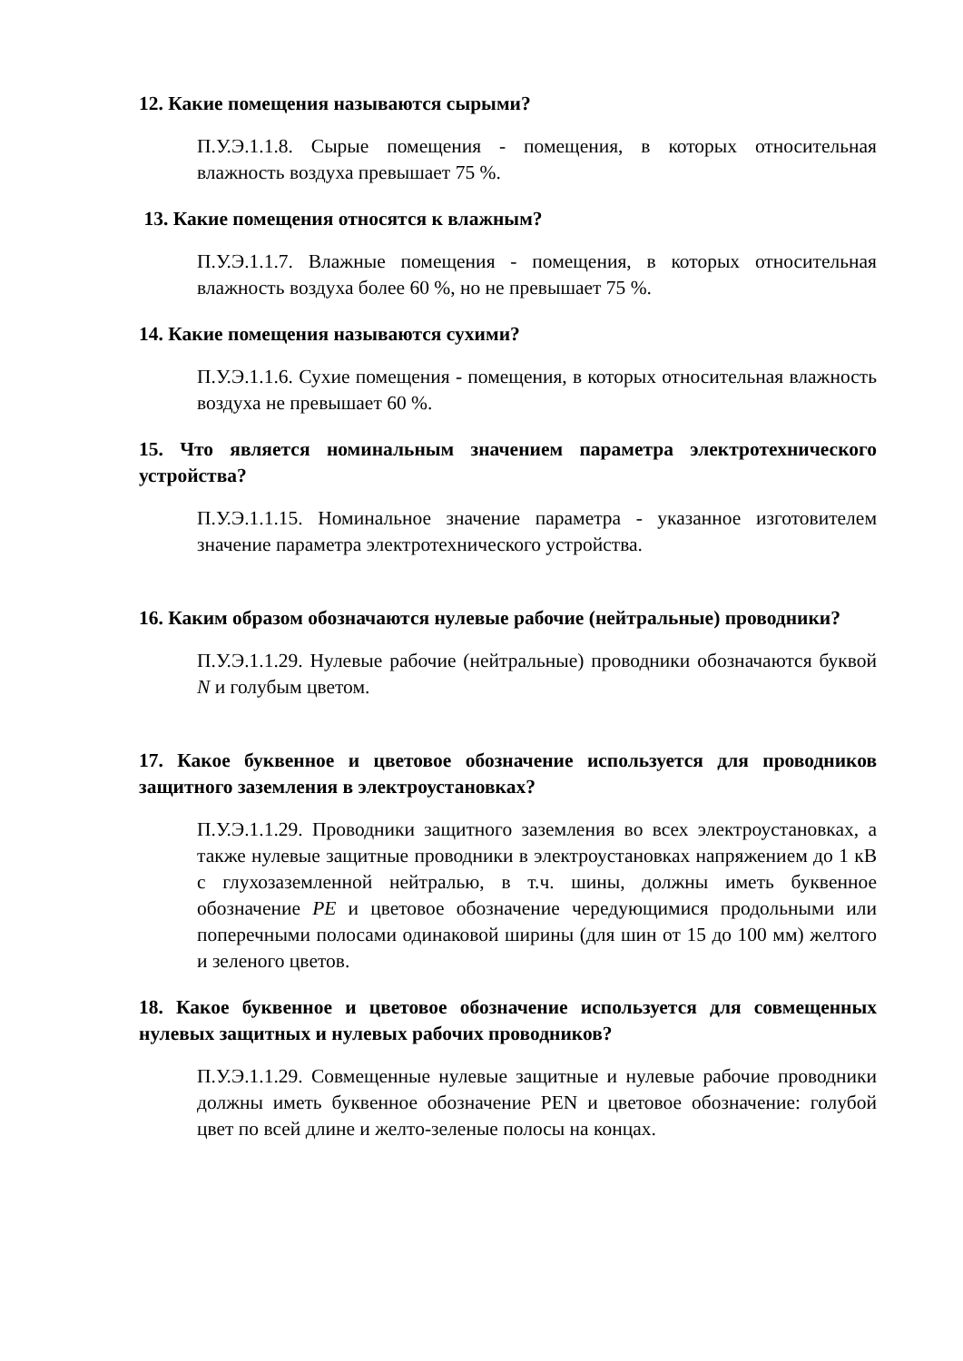12. Какие помещения называются сырыми?
П.У.Э.1.1.8. Сырые помещения - помещения, в которых относительная влажность воздуха превышает 75 %.
13. Какие помещения относятся к влажным?
П.У.Э.1.1.7. Влажные помещения - помещения, в которых относительная влажность воздуха более 60 %, но не превышает 75 %.
14. Какие помещения называются сухими?
П.У.Э.1.1.6. Сухие помещения - помещения, в которых относительная влажность воздуха не превышает 60 %.
15. Что является номинальным значением параметра электротехнического устройства?
П.У.Э.1.1.15. Номинальное значение параметра - указанное изготовителем значение параметра электротехнического устройства.
16. Каким образом обозначаются нулевые рабочие (нейтральные) проводники?
П.У.Э.1.1.29. Нулевые рабочие (нейтральные) проводники обозначаются буквой N и голубым цветом.
17. Какое буквенное и цветовое обозначение используется для проводников защитного заземления в электроустановках?
П.У.Э.1.1.29. Проводники защитного заземления во всех электроустановках, а также нулевые защитные проводники в электроустановках напряжением до 1 кВ с глухозаземленной нейтралью, в т.ч. шины, должны иметь буквенное обозначение PE и цветовое обозначение чередующимися продольными или поперечными полосами одинаковой ширины (для шин от 15 до 100 мм) желтого и зеленого цветов.
18. Какое буквенное и цветовое обозначение используется для совмещенных нулевых защитных и нулевых рабочих проводников?
П.У.Э.1.1.29. Совмещенные нулевые защитные и нулевые рабочие проводники должны иметь буквенное обозначение PEN и цветовое обозначение: голубой цвет по всей длине и желто-зеленые полосы на концах.